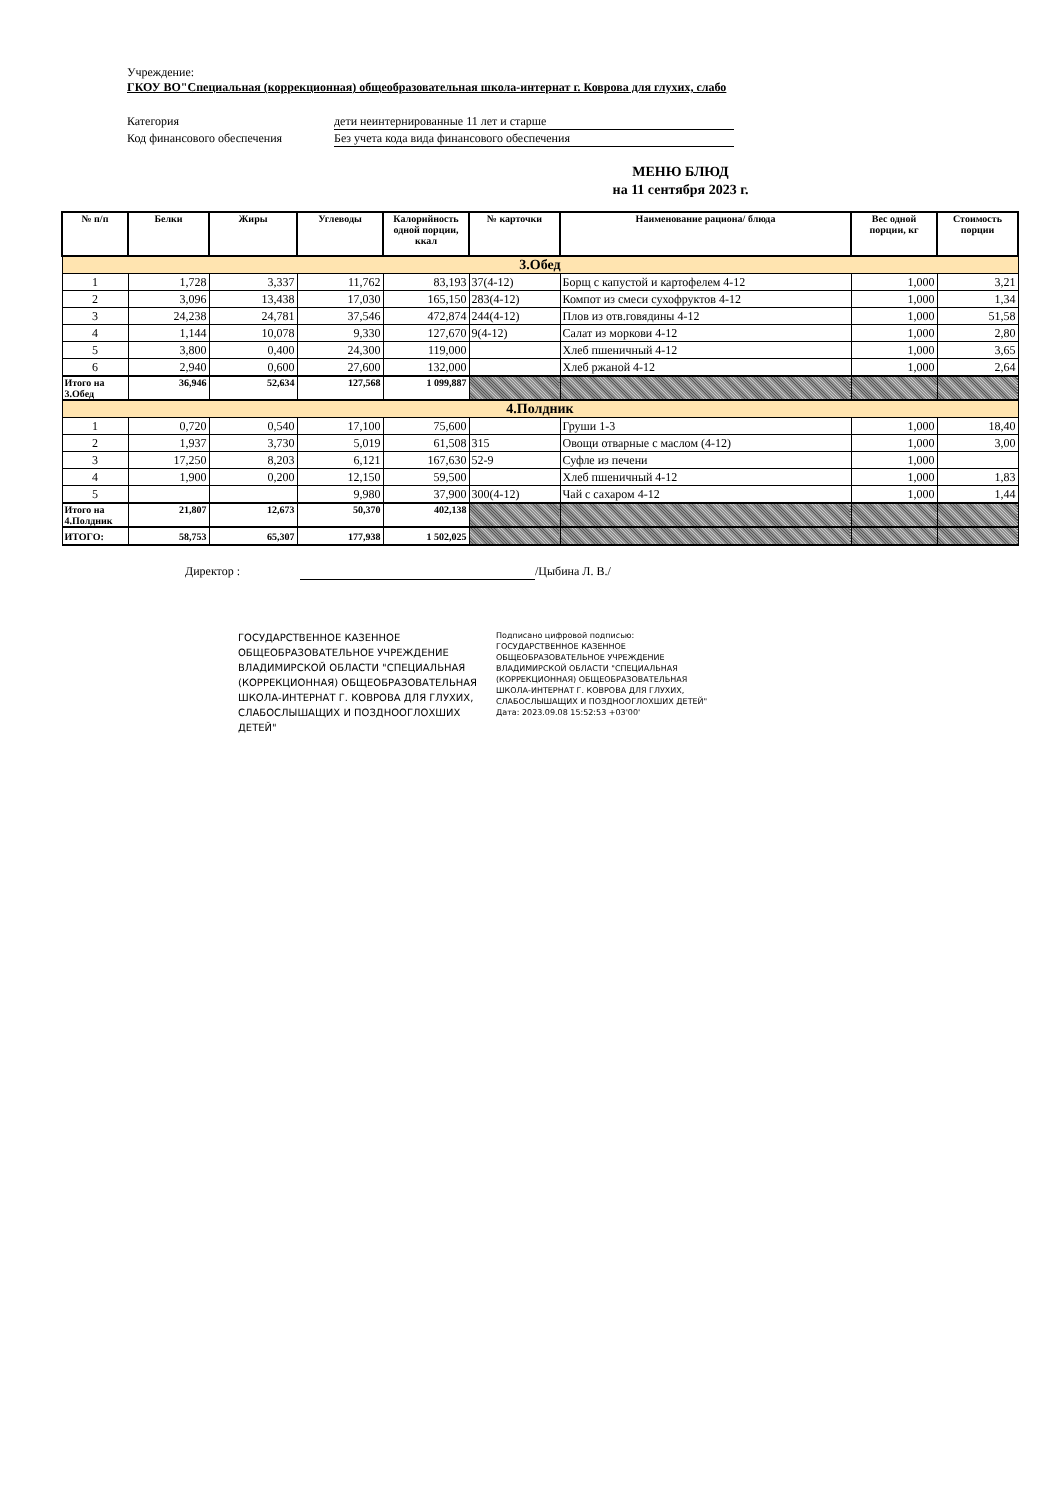Учреждение:
ГКОУ ВО"Специальная (коррекционная) общеобразовательная школа-интернат г. Коврова для глухих, слабо
Категория дети неинтернированные 11 лет и старше
Код финансового обеспечения Без учета кода вида финансового обеспечения
МЕНЮ БЛЮД
на 11 сентября 2023 г.
| № п/п | Белки | Жиры | Углеводы | Калорийность одной порции, ккал | № карточки | Наименование рациона/ блюда | Вес одной порции, кг | Стоимость порции |
| --- | --- | --- | --- | --- | --- | --- | --- | --- |
| 3.Обед | | | | | | | | |
| 1 | 1,728 | 3,337 | 11,762 | 83,193 | 37(4-12) | Борщ с капустой и картофелем 4-12 | 1,000 | 3,21 |
| 2 | 3,096 | 13,438 | 17,030 | 165,150 | 283(4-12) | Компот из смеси сухофруктов 4-12 | 1,000 | 1,34 |
| 3 | 24,238 | 24,781 | 37,546 | 472,874 | 244(4-12) | Плов из отв.говядины 4-12 | 1,000 | 51,58 |
| 4 | 1,144 | 10,078 | 9,330 | 127,670 | 9(4-12) | Салат из моркови 4-12 | 1,000 | 2,80 |
| 5 | 3,800 | 0,400 | 24,300 | 119,000 | | Хлеб пшеничный 4-12 | 1,000 | 3,65 |
| 6 | 2,940 | 0,600 | 27,600 | 132,000 | | Хлеб ржаной 4-12 | 1,000 | 2,64 |
| Итого на 3.Обед | 36,946 | 52,634 | 127,568 | 1 099,887 | | | | |
| 4.Полдник | | | | | | | | |
| 1 | 0,720 | 0,540 | 17,100 | 75,600 | | Груши 1-3 | 1,000 | 18,40 |
| 2 | 1,937 | 3,730 | 5,019 | 61,508 | 315 | Овощи отварные с маслом (4-12) | 1,000 | 3,00 |
| 3 | 17,250 | 8,203 | 6,121 | 167,630 | 52-9 | Суфле из печени | 1,000 | |
| 4 | 1,900 | 0,200 | 12,150 | 59,500 | | Хлеб пшеничный 4-12 | 1,000 | 1,83 |
| 5 | | | 9,980 | 37,900 | 300(4-12) | Чай с сахаром 4-12 | 1,000 | 1,44 |
| Итого на 4.Полдник | 21,807 | 12,673 | 50,370 | 402,138 | | | | |
| ИТОГО: | 58,753 | 65,307 | 177,938 | 1 502,025 | | | | |
Директор : /Цыбина Л. В./
ГОСУДАРСТВЕННОЕ КАЗЕННОЕ ОБЩЕОБРАЗОВАТЕЛЬНОЕ УЧРЕЖДЕНИЕ ВЛАДИМИРСКОЙ ОБЛАСТИ "СПЕЦИАЛЬНАЯ (КОРРЕКЦИОННАЯ) ОБЩЕОБРАЗОВАТЕЛЬНАЯ ШКОЛА-ИНТЕРНАТ Г. КОВРОВА ДЛЯ ГЛУХИХ, СЛАБОСЛЫШАЩИХ И ПОЗДНООГЛОХШИХ ДЕТЕЙ"
Подписано цифровой подписью:
ГОСУДАРСТВЕННОЕ КАЗЕННОЕ
ОБЩЕОБРАЗОВАТЕЛЬНОЕ УЧРЕЖДЕНИЕ
ВЛАДИМИРСКОЙ ОБЛАСТИ "СПЕЦИАЛЬНАЯ
(КОРРЕКЦИОННАЯ) ОБЩЕОБРАЗОВАТЕЛЬНАЯ
ШКОЛА-ИНТЕРНАТ Г. КОВРОВА ДЛЯ ГЛУХИХ,
СЛАБОСЛЫШАЩИХ И ПОЗДНООГЛОХШИХ ДЕТЕЙ"
Дата: 2023.09.08 15:52:53 +03'00'